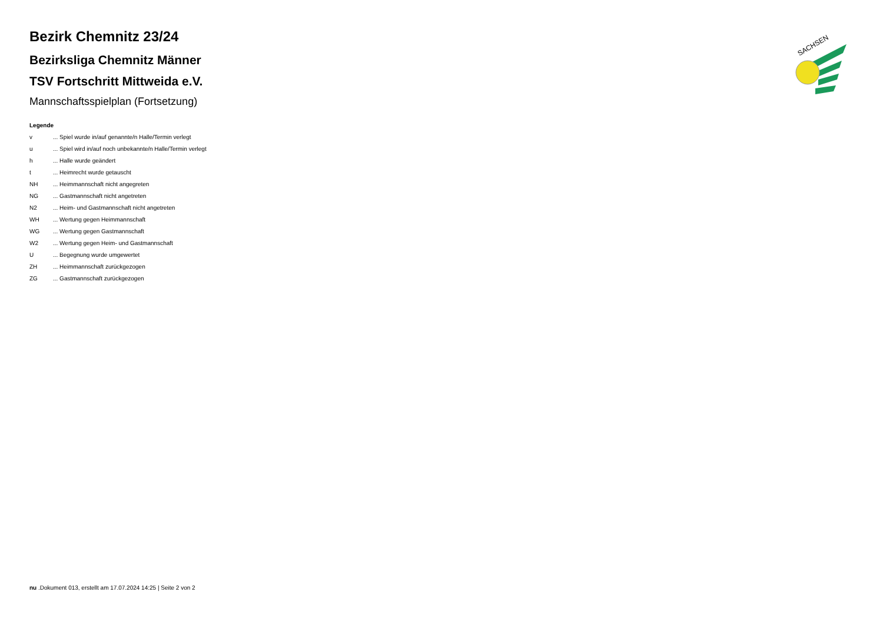SACHSEN
Bezirk Chemnitz 23/24
Bezirksliga Chemnitz Männer
TSV Fortschritt Mittweida e.V.
Mannschaftsspielplan (Fortsetzung)
Legende
| v | ... Spiel wurde in/auf genannte/n Halle/Termin verlegt |
| u | ... Spiel wird in/auf noch unbekannte/n Halle/Termin verlegt |
| h | ... Halle wurde geändert |
| t | ... Heimrecht wurde getauscht |
| NH | ... Heimmannschaft nicht angegreten |
| NG | ... Gastmannschaft nicht angetreten |
| N2 | ... Heim- und Gastmannschaft nicht angetreten |
| WH | ... Wertung gegen Heimmannschaft |
| WG | ... Wertung gegen Gastmannschaft |
| W2 | ... Wertung gegen Heim- und Gastmannschaft |
| U | ... Begegnung wurde umgewertet |
| ZH | ... Heimmannschaft zurückgezogen |
| ZG | ... Gastmannschaft zurückgezogen |
nu .Dokument 013, erstellt am 17.07.2024 14:25 | Seite 2 von 2